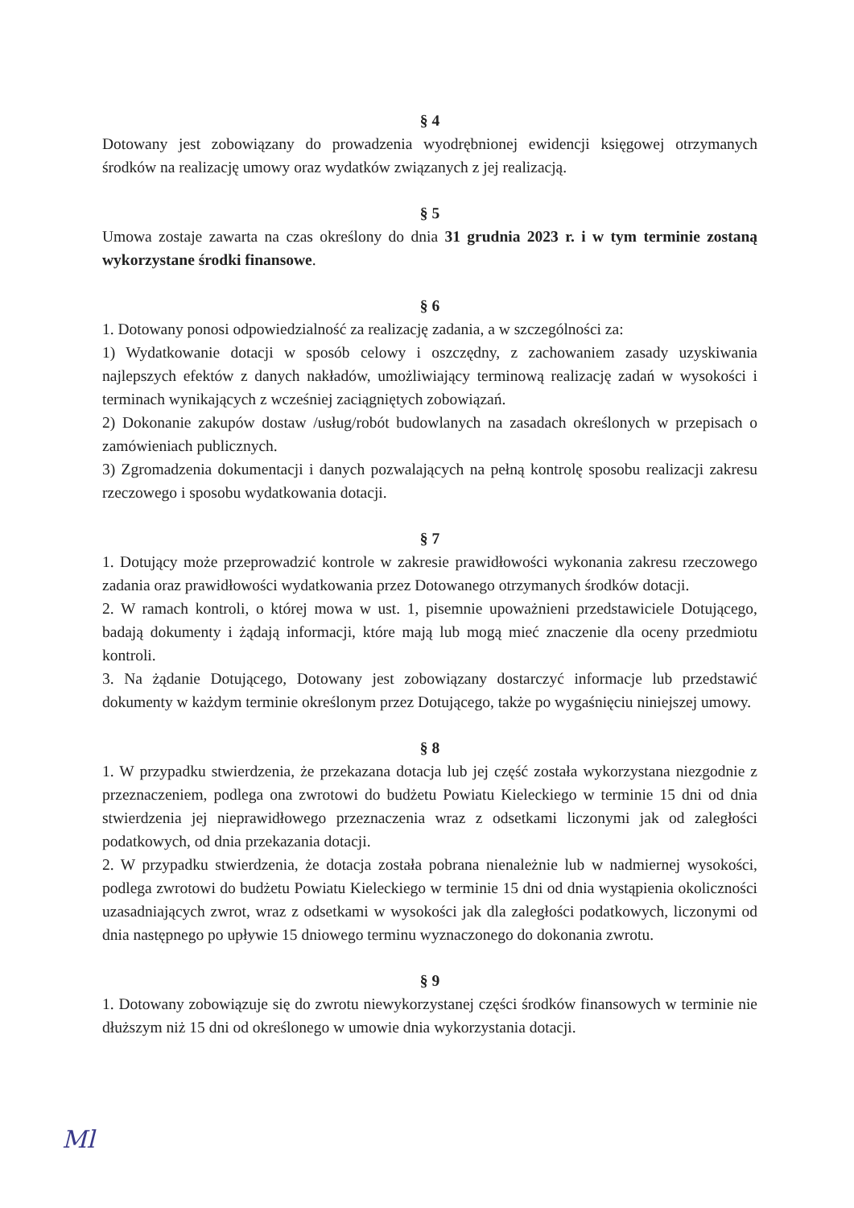§ 4
Dotowany jest zobowiązany do prowadzenia wyodrębnionej ewidencji księgowej otrzymanych środków na realizację umowy oraz wydatków związanych z jej realizacją.
§ 5
Umowa zostaje zawarta na czas określony do dnia 31 grudnia 2023 r. i w tym terminie zostaną wykorzystane środki finansowe.
§ 6
1. Dotowany ponosi odpowiedzialność za realizację zadania, a w szczególności za:
1) Wydatkowanie dotacji w sposób celowy i oszczędny, z zachowaniem zasady uzyskiwania najlepszych efektów z danych nakładów, umożliwiający terminową realizację zadań w wysokości i terminach wynikających z wcześniej zaciągniętych zobowiązań.
2) Dokonanie zakupów dostaw /usług/robót budowlanych na zasadach określonych w przepisach o zamówieniach publicznych.
3) Zgromadzenia dokumentacji i danych pozwalających na pełną kontrolę sposobu realizacji zakresu rzeczowego i sposobu wydatkowania dotacji.
§ 7
1. Dotujący może przeprowadzić kontrole w zakresie prawidłowości wykonania zakresu rzeczowego zadania oraz prawidłowości wydatkowania przez Dotowanego otrzymanych środków dotacji.
2. W ramach kontroli, o której mowa w ust. 1, pisemnie upoważnieni przedstawiciele Dotującego, badają dokumenty i żądają informacji, które mają lub mogą mieć znaczenie dla oceny przedmiotu kontroli.
3. Na żądanie Dotującego, Dotowany jest zobowiązany dostarczyć informacje lub przedstawić dokumenty w każdym terminie określonym przez Dotującego, także po wygaśnięciu niniejszej umowy.
§ 8
1. W przypadku stwierdzenia, że przekazana dotacja lub jej część została wykorzystana niezgodnie z przeznaczeniem, podlega ona zwrotowi do budżetu Powiatu Kieleckiego w terminie 15 dni od dnia stwierdzenia jej nieprawidłowego przeznaczenia wraz z odsetkami liczonymi jak od zaległości podatkowych, od dnia przekazania dotacji.
2. W przypadku stwierdzenia, że dotacja została pobrana nienależnie lub w nadmiernej wysokości, podlega zwrotowi do budżetu Powiatu Kieleckiego w terminie 15 dni od dnia wystąpienia okoliczności uzasadniających zwrot, wraz z odsetkami w wysokości jak dla zaległości podatkowych, liczonymi od dnia następnego po upływie 15 dniowego terminu wyznaczonego do dokonania zwrotu.
§ 9
1. Dotowany zobowiązuje się do zwrotu niewykorzystanej części środków finansowych w terminie nie dłuższym niż 15 dni od określonego w umowie dnia wykorzystania dotacji.
Ml